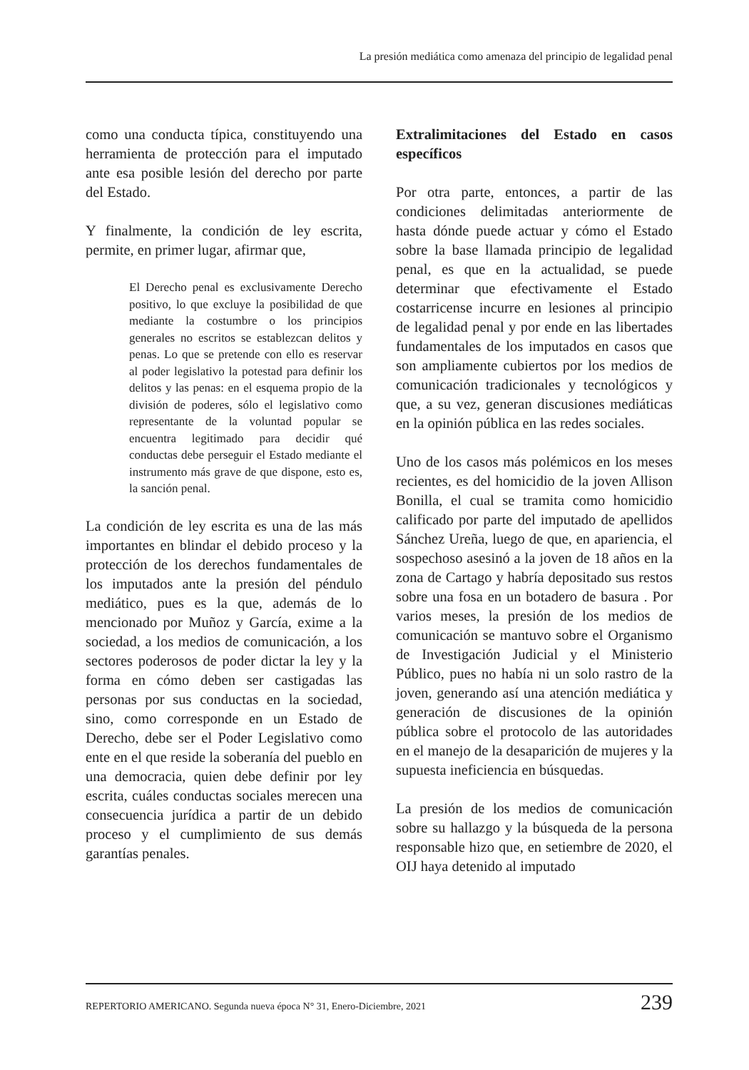La presión mediática como amenaza del principio de legalidad penal
como una conducta típica, constituyendo una herramienta de protección para el imputado ante esa posible lesión del derecho por parte del Estado.
Y finalmente, la condición de ley escrita, permite, en primer lugar, afirmar que,
El Derecho penal es exclusivamente Derecho positivo, lo que excluye la posibilidad de que mediante la costumbre o los principios generales no escritos se establezcan delitos y penas. Lo que se pretende con ello es reservar al poder legislativo la potestad para definir los delitos y las penas: en el esquema propio de la división de poderes, sólo el legislativo como representante de la voluntad popular se encuentra legitimado para decidir qué conductas debe perseguir el Estado mediante el instrumento más grave de que dispone, esto es, la sanción penal.
La condición de ley escrita es una de las más importantes en blindar el debido proceso y la protección de los derechos fundamentales de los imputados ante la presión del péndulo mediático, pues es la que, además de lo mencionado por Muñoz y García, exime a la sociedad, a los medios de comunicación, a los sectores poderosos de poder dictar la ley y la forma en cómo deben ser castigadas las personas por sus conductas en la sociedad, sino, como corresponde en un Estado de Derecho, debe ser el Poder Legislativo como ente en el que reside la soberanía del pueblo en una democracia, quien debe definir por ley escrita, cuáles conductas sociales merecen una consecuencia jurídica a partir de un debido proceso y el cumplimiento de sus demás garantías penales.
Extralimitaciones del Estado en casos específicos
Por otra parte, entonces, a partir de las condiciones delimitadas anteriormente de hasta dónde puede actuar y cómo el Estado sobre la base llamada principio de legalidad penal, es que en la actualidad, se puede determinar que efectivamente el Estado costarricense incurre en lesiones al principio de legalidad penal y por ende en las libertades fundamentales de los imputados en casos que son ampliamente cubiertos por los medios de comunicación tradicionales y tecnológicos y que, a su vez, generan discusiones mediáticas en la opinión pública en las redes sociales.
Uno de los casos más polémicos en los meses recientes, es del homicidio de la joven Allison Bonilla, el cual se tramita como homicidio calificado por parte del imputado de apellidos Sánchez Ureña, luego de que, en apariencia, el sospechoso asesinó a la joven de 18 años en la zona de Cartago y habría depositado sus restos sobre una fosa en un botadero de basura . Por varios meses, la presión de los medios de comunicación se mantuvo sobre el Organismo de Investigación Judicial y el Ministerio Público, pues no había ni un solo rastro de la joven, generando así una atención mediática y generación de discusiones de la opinión pública sobre el protocolo de las autoridades en el manejo de la desaparición de mujeres y la supuesta ineficiencia en búsquedas.
La presión de los medios de comunicación sobre su hallazgo y la búsqueda de la persona responsable hizo que, en setiembre de 2020, el OIJ haya detenido al imputado
REPERTORIO AMERICANO. Segunda nueva época N° 31, Enero-Diciembre, 2021 239